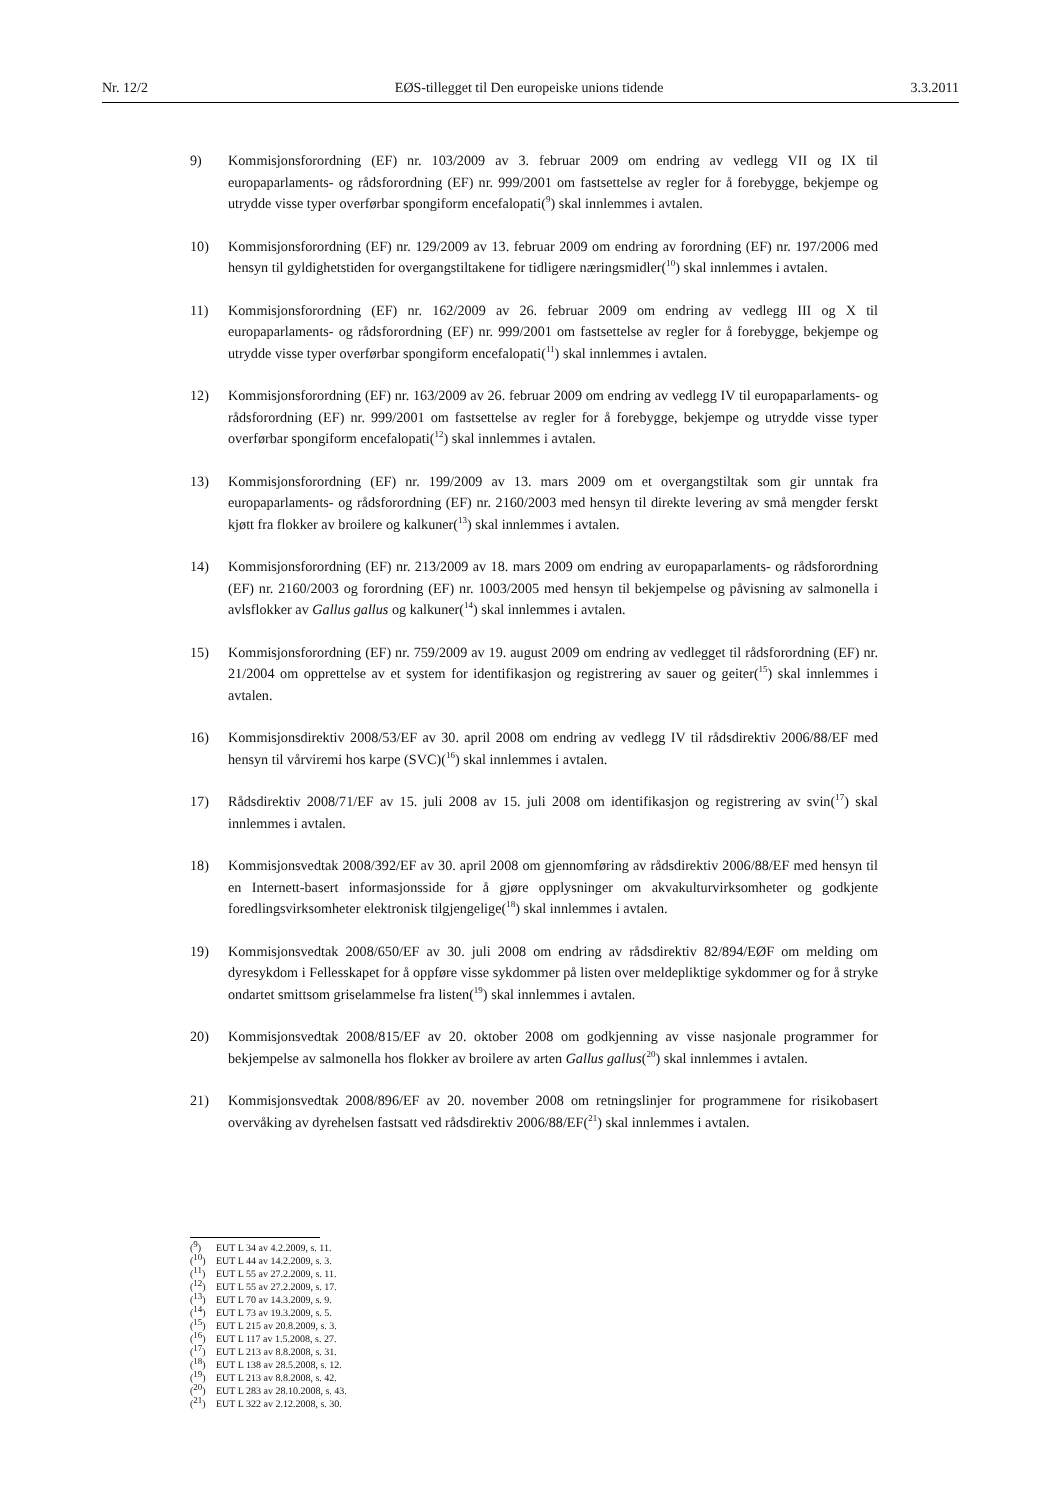Nr. 12/2 EØS-tillegget til Den europeiske unions tidende 3.3.2011
9) Kommisjonsforordning (EF) nr. 103/2009 av 3. februar 2009 om endring av vedlegg VII og IX til europaparlaments- og rådsforordning (EF) nr. 999/2001 om fastsettelse av regler for å forebygge, bekjempe og utrydde visse typer overførbar spongiform encefalopati(<sup>9</sup>) skal innlemmes i avtalen.
10) Kommisjonsforordning (EF) nr. 129/2009 av 13. februar 2009 om endring av forordning (EF) nr. 197/2006 med hensyn til gyldighetstiden for overgangstiltakene for tidligere næringsmidler(<sup>10</sup>) skal innlemmes i avtalen.
11) Kommisjonsforordning (EF) nr. 162/2009 av 26. februar 2009 om endring av vedlegg III og X til europaparlaments- og rådsforordning (EF) nr. 999/2001 om fastsettelse av regler for å forebygge, bekjempe og utrydde visse typer overførbar spongiform encefalopati(<sup>11</sup>) skal innlemmes i avtalen.
12) Kommisjonsforordning (EF) nr. 163/2009 av 26. februar 2009 om endring av vedlegg IV til europaparlaments- og rådsforordning (EF) nr. 999/2001 om fastsettelse av regler for å forebygge, bekjempe og utrydde visse typer overførbar spongiform encefalopati(<sup>12</sup>) skal innlemmes i avtalen.
13) Kommisjonsforordning (EF) nr. 199/2009 av 13. mars 2009 om et overgangstiltak som gir unntak fra europaparlaments- og rådsforordning (EF) nr. 2160/2003 med hensyn til direkte levering av små mengder ferskt kjøtt fra flokker av broilere og kalkuner(<sup>13</sup>) skal innlemmes i avtalen.
14) Kommisjonsforordning (EF) nr. 213/2009 av 18. mars 2009 om endring av europaparlaments- og rådsforordning (EF) nr. 2160/2003 og forordning (EF) nr. 1003/2005 med hensyn til bekjempelse og påvisning av salmonella i avlsflokker av Gallus gallus og kalkuner(<sup>14</sup>) skal innlemmes i avtalen.
15) Kommisjonsforordning (EF) nr. 759/2009 av 19. august 2009 om endring av vedlegget til rådsforordning (EF) nr. 21/2004 om opprettelse av et system for identifikasjon og registrering av sauer og geiter(<sup>15</sup>) skal innlemmes i avtalen.
16) Kommisjonsdirektiv 2008/53/EF av 30. april 2008 om endring av vedlegg IV til rådsdirektiv 2006/88/EF med hensyn til vårviremi hos karpe (SVC)(<sup>16</sup>) skal innlemmes i avtalen.
17) Rådsdirektiv 2008/71/EF av 15. juli 2008 av 15. juli 2008 om identifikasjon og registrering av svin(<sup>17</sup>) skal innlemmes i avtalen.
18) Kommisjonsvedtak 2008/392/EF av 30. april 2008 om gjennomføring av rådsdirektiv 2006/88/EF med hensyn til en Internett-basert informasjonsside for å gjøre opplysninger om akvakulturvirksomheter og godkjente foredlingsvirksomheter elektronisk tilgjengelige(<sup>18</sup>) skal innlemmes i avtalen.
19) Kommisjonsvedtak 2008/650/EF av 30. juli 2008 om endring av rådsdirektiv 82/894/EØF om melding om dyresykdom i Fellesskapet for å oppføre visse sykdommer på listen over meldepliktige sykdommer og for å stryke ondartet smittsom griselammelse fra listen(<sup>19</sup>) skal innlemmes i avtalen.
20) Kommisjonsvedtak 2008/815/EF av 20. oktober 2008 om godkjenning av visse nasjonale programmer for bekjempelse av salmonella hos flokker av broilere av arten Gallus gallus(<sup>20</sup>) skal innlemmes i avtalen.
21) Kommisjonsvedtak 2008/896/EF av 20. november 2008 om retningslinjer for programmene for risikobasert overvåking av dyrehelsen fastsatt ved rådsdirektiv 2006/88/EF(<sup>21</sup>) skal innlemmes i avtalen.
(<sup>9</sup>) EUT L 34 av 4.2.2009, s. 11.
(<sup>10</sup>) EUT L 44 av 14.2.2009, s. 3.
(<sup>11</sup>) EUT L 55 av 27.2.2009, s. 11.
(<sup>12</sup>) EUT L 55 av 27.2.2009, s. 17.
(<sup>13</sup>) EUT L 70 av 14.3.2009, s. 9.
(<sup>14</sup>) EUT L 73 av 19.3.2009, s. 5.
(<sup>15</sup>) EUT L 215 av 20.8.2009, s. 3.
(<sup>16</sup>) EUT L 117 av 1.5.2008, s. 27.
(<sup>17</sup>) EUT L 213 av 8.8.2008, s. 31.
(<sup>18</sup>) EUT L 138 av 28.5.2008, s. 12.
(<sup>19</sup>) EUT L 213 av 8.8.2008, s. 42.
(<sup>20</sup>) EUT L 283 av 28.10.2008, s. 43.
(<sup>21</sup>) EUT L 322 av 2.12.2008, s. 30.